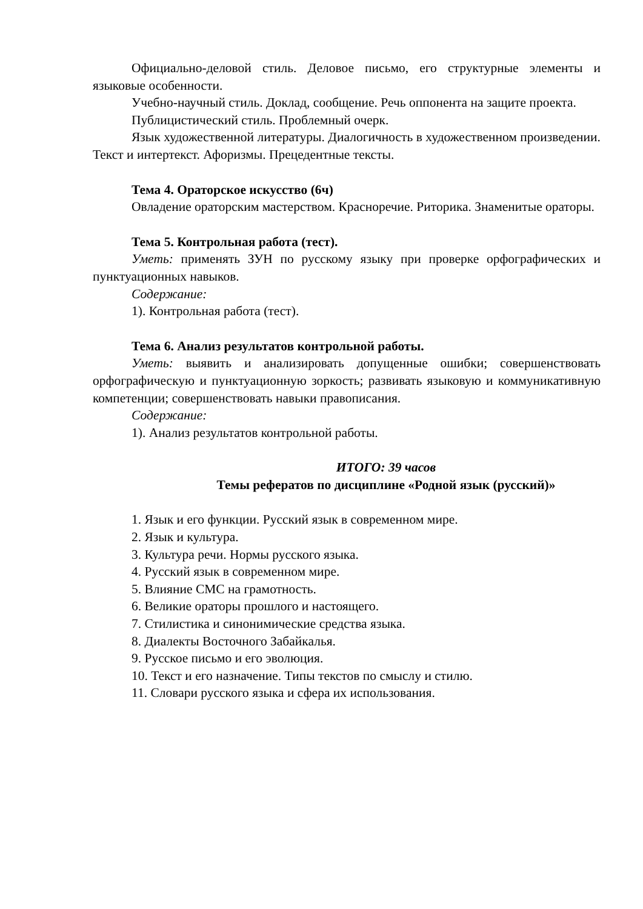Официально-деловой стиль. Деловое письмо, его структурные элементы и языковые особенности.
Учебно-научный стиль. Доклад, сообщение. Речь оппонента на защите проекта.
Публицистический стиль. Проблемный очерк.
Язык художественной литературы. Диалогичность в художественном произведении. Текст и интертекст. Афоризмы. Прецедентные тексты.
Тема 4. Ораторское искусство (6ч)
Овладение ораторским мастерством. Красноречие. Риторика. Знаменитые ораторы.
Тема 5. Контрольная работа (тест).
Уметь: применять ЗУН по русскому языку при проверке орфографических и пунктуационных навыков.
Содержание:
1). Контрольная работа (тест).
Тема 6. Анализ результатов контрольной работы.
Уметь: выявить и анализировать допущенные ошибки; совершенствовать орфографическую и пунктуационную зоркость; развивать языковую и коммуникативную компетенции; совершенствовать навыки правописания.
Содержание:
1). Анализ результатов контрольной работы.
ИТОГО: 39 часов
Темы рефератов по дисциплине «Родной язык (русский)»
1. Язык и его функции. Русский язык в современном мире.
2. Язык и культура.
3. Культура речи. Нормы русского языка.
4. Русский язык в современном мире.
5. Влияние СМС на грамотность.
6. Великие ораторы прошлого и настоящего.
7. Стилистика и синонимические средства языка.
8. Диалекты Восточного Забайкалья.
9. Русское письмо и его эволюция.
10. Текст и его назначение. Типы текстов по смыслу и стилю.
11. Словари русского языка и сфера их использования.